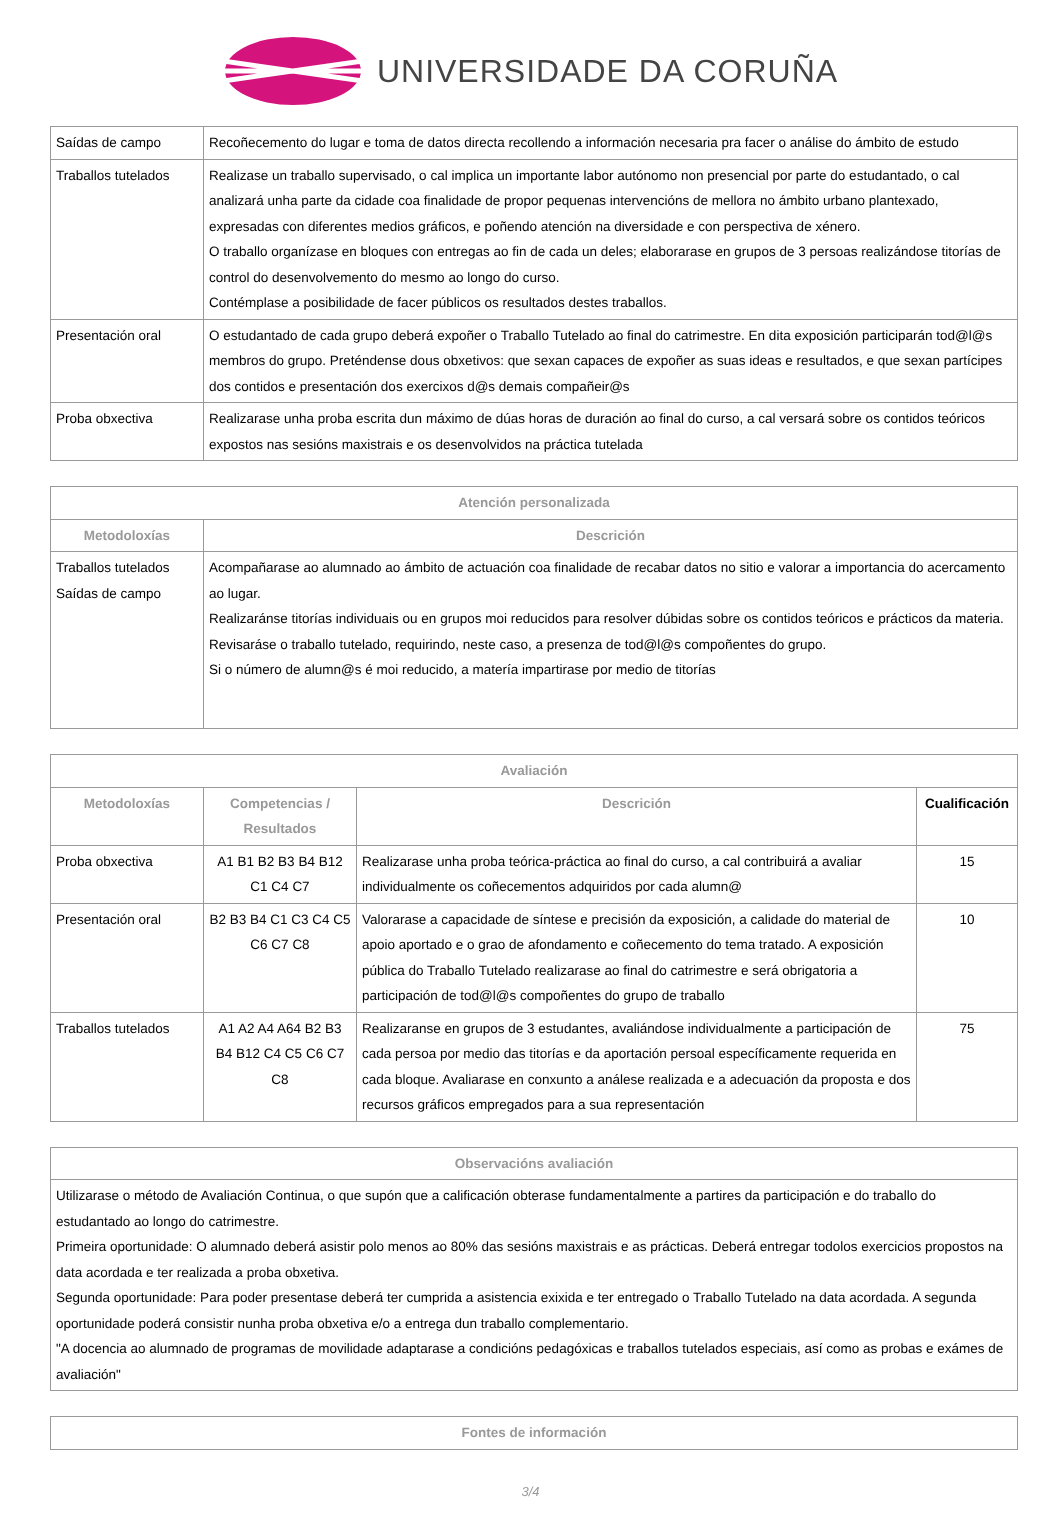UNIVERSIDADE DA CORUÑA
| Saídas de campo | Recoñecemento do lugar e toma de datos directa recollendo a información necesaria pra facer o análise do ámbito de estudo |
| Traballos tutelados | Realizase un traballo supervisado, o cal implica un importante labor autónomo non presencial por parte do estudantado, o cal analizará unha parte da cidade coa finalidade de propor pequenas intervencións de mellora no ámbito urbano plantexado, expresadas con diferentes medios gráficos, e poñendo atención na diversidade e con perspectiva de xénero. O traballo organízase en bloques con entregas ao fin de cada un deles; elaborarase en grupos de 3 persoas realizándose titorías de control do desenvolvemento do mesmo ao longo do curso. Contémplase a posibilidade de facer públicos os resultados destes traballos. |
| Presentación oral | O estudantado de cada grupo deberá expoñer o Traballo Tutelado ao final do catrimestre. En dita exposición participarán tod@l@s membros do grupo. Preténdense dous obxetivos: que sexan capaces de expoñer as suas ideas e resultados, e que sexan partícipes dos contidos e presentación dos exercixos d@s demais compañeir@s |
| Proba obxectiva | Realizarase unha proba escrita dun máximo de dúas horas de duración ao final do curso, a cal versará sobre os contidos teóricos expostos nas sesións maxistrais e os desenvolvidos na práctica tutelada |
| Atención personalizada | |
| --- | --- |
| Metodoloxías | Descrición |
| Traballos tutelados Saídas de campo | Acompañarase ao alumnado ao ámbito de actuación coa finalidade de recabar datos no sitio e valorar a importancia do acercamento ao lugar. Realizaránse titorías individuais ou en grupos moi reducidos para resolver dúbidas sobre os contidos teóricos e prácticos da materia. Revisaráse o traballo tutelado, requirindo, neste caso, a presenza de tod@l@s compoñentes do grupo. Si o número de alumn@s é moi reducido, a matería impartirase por medio de titorías |
| Avaliación | | | |
| --- | --- | --- | --- |
| Metodoloxías | Competencias / Resultados | Descrición | Cualificación |
| Proba obxectiva | A1 B1 B2 B3 B4 B12 C1 C4 C7 | Realizarase unha proba teórica-práctica ao final do curso, a cal contribuirá a avaliar individualmente os coñecementos adquiridos por cada alumn@ | 15 |
| Presentación oral | B2 B3 B4 C1 C3 C4 C5 C6 C7 C8 | Valorarase a capacidade de síntese e precisión da exposición, a calidade do material de apoio aportado e o grao de afondamento e coñecemento do tema tratado. A exposición pública do Traballo Tutelado realizarase ao final do catrimestre e será obrigatoria a participación de tod@l@s compoñentes do grupo de traballo | 10 |
| Traballos tutelados | A1 A2 A4 A64 B2 B3 B4 B12 C4 C5 C6 C7 C8 | Realizaranse en grupos de 3 estudantes, avaliándose individualmente a participación de cada persoa por medio das titorías e da aportación persoal específicamente requerida en cada bloque. Avaliarase en conxunto a análese realizada e a adecuación da proposta e dos recursos gráficos empregados para a sua representación | 75 |
| Observacións avaliación |
| --- |
| Utilizarase o método de Avaliación Continua, o que supón que a calificación obterase fundamentalmente a partires da participación e do traballo do estudantado ao longo do catrimestre. Primeira oportunidade: O alumnado deberá asistir polo menos ao 80% das sesións maxistrais e as prácticas. Deberá entregar todolos exercicios propostos na data acordada e ter realizada a proba obxetiva. Segunda oportunidade: Para poder presentase deberá ter cumprida a asistencia exixida e ter entregado o Traballo Tutelado na data acordada. A segunda oportunidade poderá consistir nunha proba obxetiva e/o a entrega dun traballo complementario. "A docencia ao alumnado de programas de movilidade adaptarase a condicións pedagóxicas e traballos tutelados especiais, así como as probas e exámes de avaliación" |
| Fontes de información |
| --- |
3/4